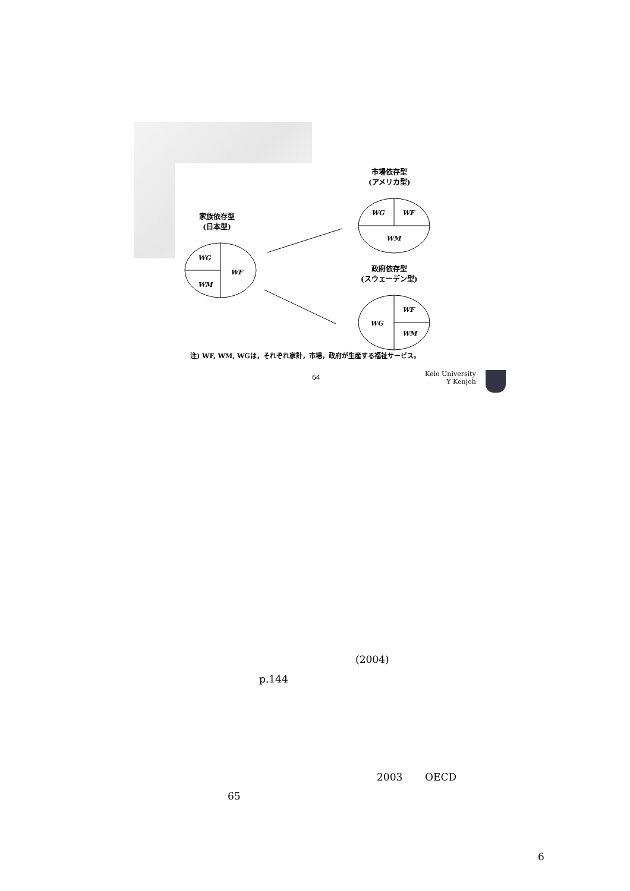WG
WF
WM
WG
WF
WM
WG
WF
WM
市場依存型
(アメリカ型)
家族依存型
(日本型)
政府依存型
(スウェーデン型)
注) WF, WM, WGは，それぞれ家計，市場，政府が生産する福祉サービス。
64
Keio University
Y Kenjoh
(2004)
p.144
2003 OECD
65
6